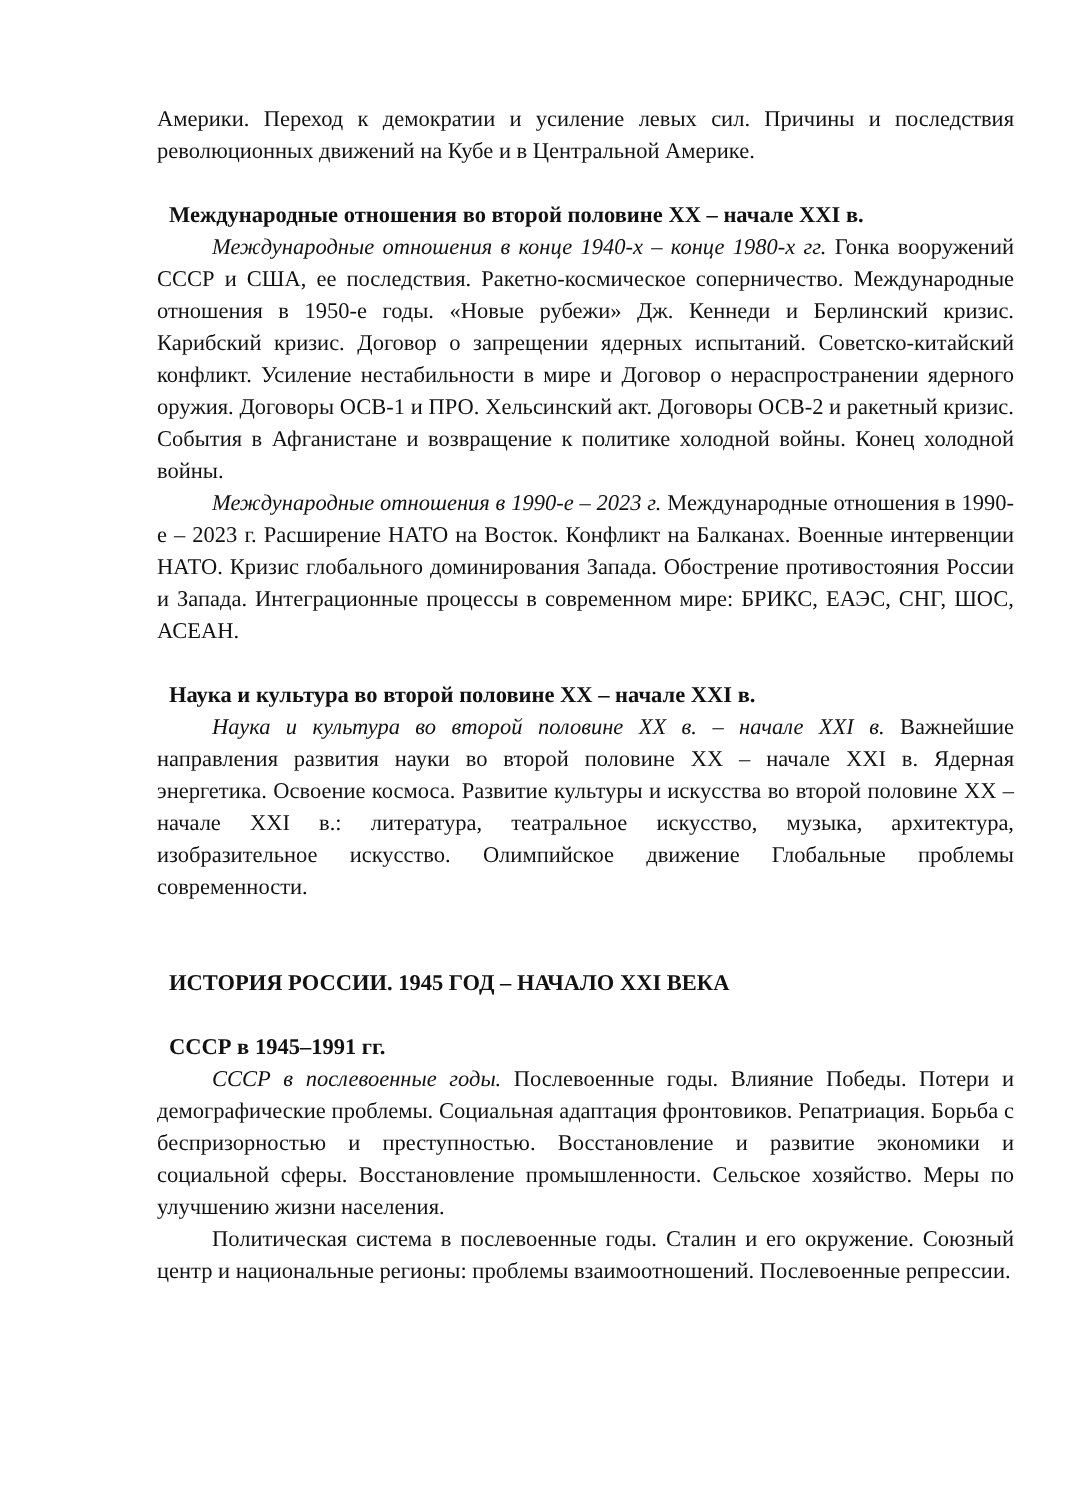Америки. Переход к демократии и усиление левых сил. Причины и последствия революционных движений на Кубе и в Центральной Америке.
Международные отношения во второй половине XX – начале XXI в.
Международные отношения в конце 1940-х – конце 1980-х гг. Гонка вооружений СССР и США, ее последствия. Ракетно-космическое соперничество. Международные отношения в 1950-е годы. «Новые рубежи» Дж. Кеннеди и Берлинский кризис. Карибский кризис. Договор о запрещении ядерных испытаний. Советско-китайский конфликт. Усиление нестабильности в мире и Договор о нераспространении ядерного оружия. Договоры ОСВ-1 и ПРО. Хельсинский акт. Договоры ОСВ-2 и ракетный кризис. События в Афганистане и возвращение к политике холодной войны. Конец холодной войны.
Международные отношения в 1990-е – 2023 г. Международные отношения в 1990-е – 2023 г. Расширение НАТО на Восток. Конфликт на Балканах. Военные интервенции НАТО. Кризис глобального доминирования Запада. Обострение противостояния России и Запада. Интеграционные процессы в современном мире: БРИКС, ЕАЭС, СНГ, ШОС, АСЕАН.
Наука и культура во второй половине XX – начале XXI в.
Наука и культура во второй половине XX в. – начале XXI в. Важнейшие направления развития науки во второй половине XX – начале XXI в. Ядерная энергетика. Освоение космоса. Развитие культуры и искусства во второй половине XX – начале XXI в.: литература, театральное искусство, музыка, архитектура, изобразительное искусство. Олимпийское движение Глобальные проблемы современности.
ИСТОРИЯ РОССИИ. 1945 ГОД – НАЧАЛО XXI ВЕКА
СССР в 1945–1991 гг.
СССР в послевоенные годы. Послевоенные годы. Влияние Победы. Потери и демографические проблемы. Социальная адаптация фронтовиков. Репатриация. Борьба с беспризорностью и преступностью. Восстановление и развитие экономики и социальной сферы. Восстановление промышленности. Сельское хозяйство. Меры по улучшению жизни населения.
Политическая система в послевоенные годы. Сталин и его окружение. Союзный центр и национальные регионы: проблемы взаимоотношений. Послевоенные репрессии.